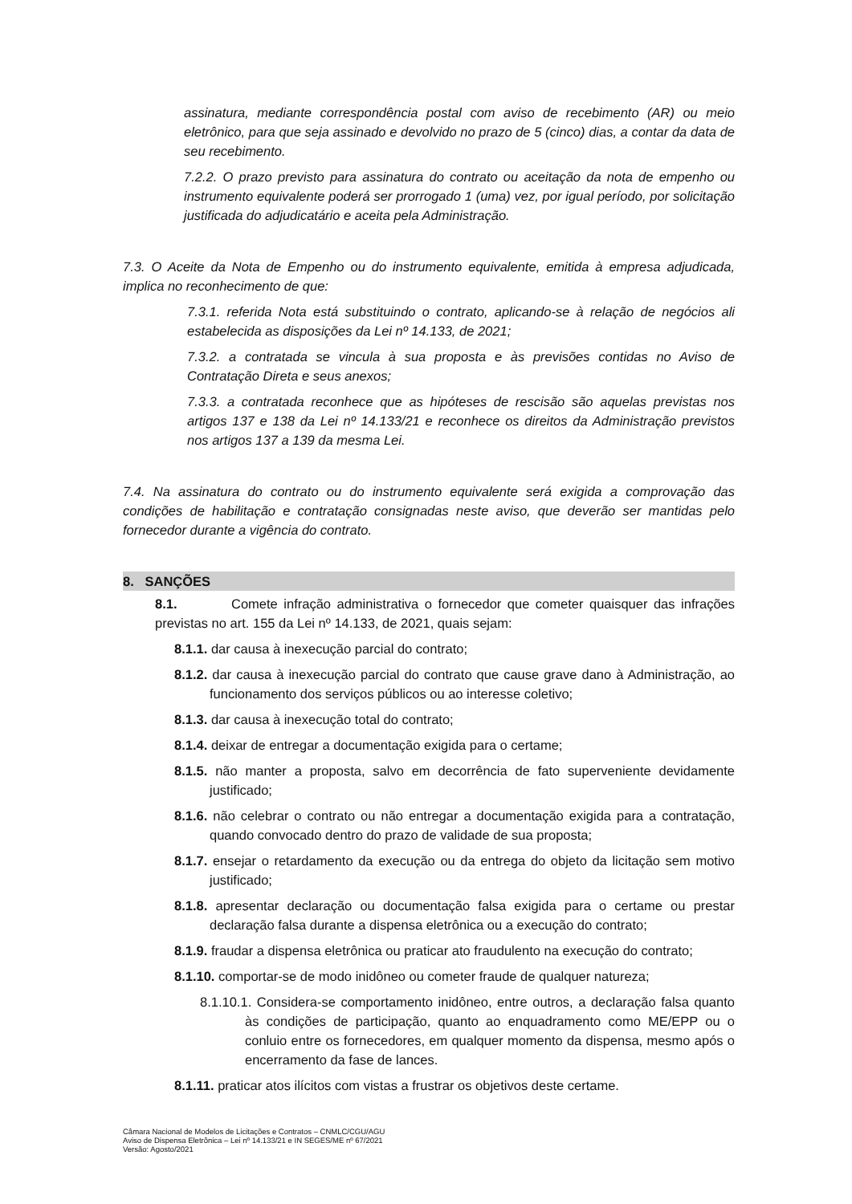assinatura, mediante correspondência postal com aviso de recebimento (AR) ou meio eletrônico, para que seja assinado e devolvido no prazo de 5 (cinco) dias, a contar da data de seu recebimento.
7.2.2. O prazo previsto para assinatura do contrato ou aceitação da nota de empenho ou instrumento equivalente poderá ser prorrogado 1 (uma) vez, por igual período, por solicitação justificada do adjudicatário e aceita pela Administração.
7.3. O Aceite da Nota de Empenho ou do instrumento equivalente, emitida à empresa adjudicada, implica no reconhecimento de que:
7.3.1. referida Nota está substituindo o contrato, aplicando-se à relação de negócios ali estabelecida as disposições da Lei nº 14.133, de 2021;
7.3.2. a contratada se vincula à sua proposta e às previsões contidas no Aviso de Contratação Direta e seus anexos;
7.3.3. a contratada reconhece que as hipóteses de rescisão são aquelas previstas nos artigos 137 e 138 da Lei nº 14.133/21 e reconhece os direitos da Administração previstos nos artigos 137 a 139 da mesma Lei.
7.4. Na assinatura do contrato ou do instrumento equivalente será exigida a comprovação das condições de habilitação e contratação consignadas neste aviso, que deverão ser mantidas pelo fornecedor durante a vigência do contrato.
8. SANÇÕES
8.1. Comete infração administrativa o fornecedor que cometer quaisquer das infrações previstas no art. 155 da Lei nº 14.133, de 2021, quais sejam:
8.1.1. dar causa à inexecução parcial do contrato;
8.1.2. dar causa à inexecução parcial do contrato que cause grave dano à Administração, ao funcionamento dos serviços públicos ou ao interesse coletivo;
8.1.3. dar causa à inexecução total do contrato;
8.1.4. deixar de entregar a documentação exigida para o certame;
8.1.5. não manter a proposta, salvo em decorrência de fato superveniente devidamente justificado;
8.1.6. não celebrar o contrato ou não entregar a documentação exigida para a contratação, quando convocado dentro do prazo de validade de sua proposta;
8.1.7. ensejar o retardamento da execução ou da entrega do objeto da licitação sem motivo justificado;
8.1.8. apresentar declaração ou documentação falsa exigida para o certame ou prestar declaração falsa durante a dispensa eletrônica ou a execução do contrato;
8.1.9. fraudar a dispensa eletrônica ou praticar ato fraudulento na execução do contrato;
8.1.10. comportar-se de modo inidôneo ou cometer fraude de qualquer natureza;
8.1.10.1. Considera-se comportamento inidôneo, entre outros, a declaração falsa quanto às condições de participação, quanto ao enquadramento como ME/EPP ou o conluio entre os fornecedores, em qualquer momento da dispensa, mesmo após o encerramento da fase de lances.
8.1.11. praticar atos ilícitos com vistas a frustrar os objetivos deste certame.
Câmara Nacional de Modelos de Licitações e Contratos – CNMLC/CGU/AGU
Aviso de Dispensa Eletrônica – Lei nº 14.133/21 e IN SEGES/ME nº 67/2021
Versão: Agosto/2021